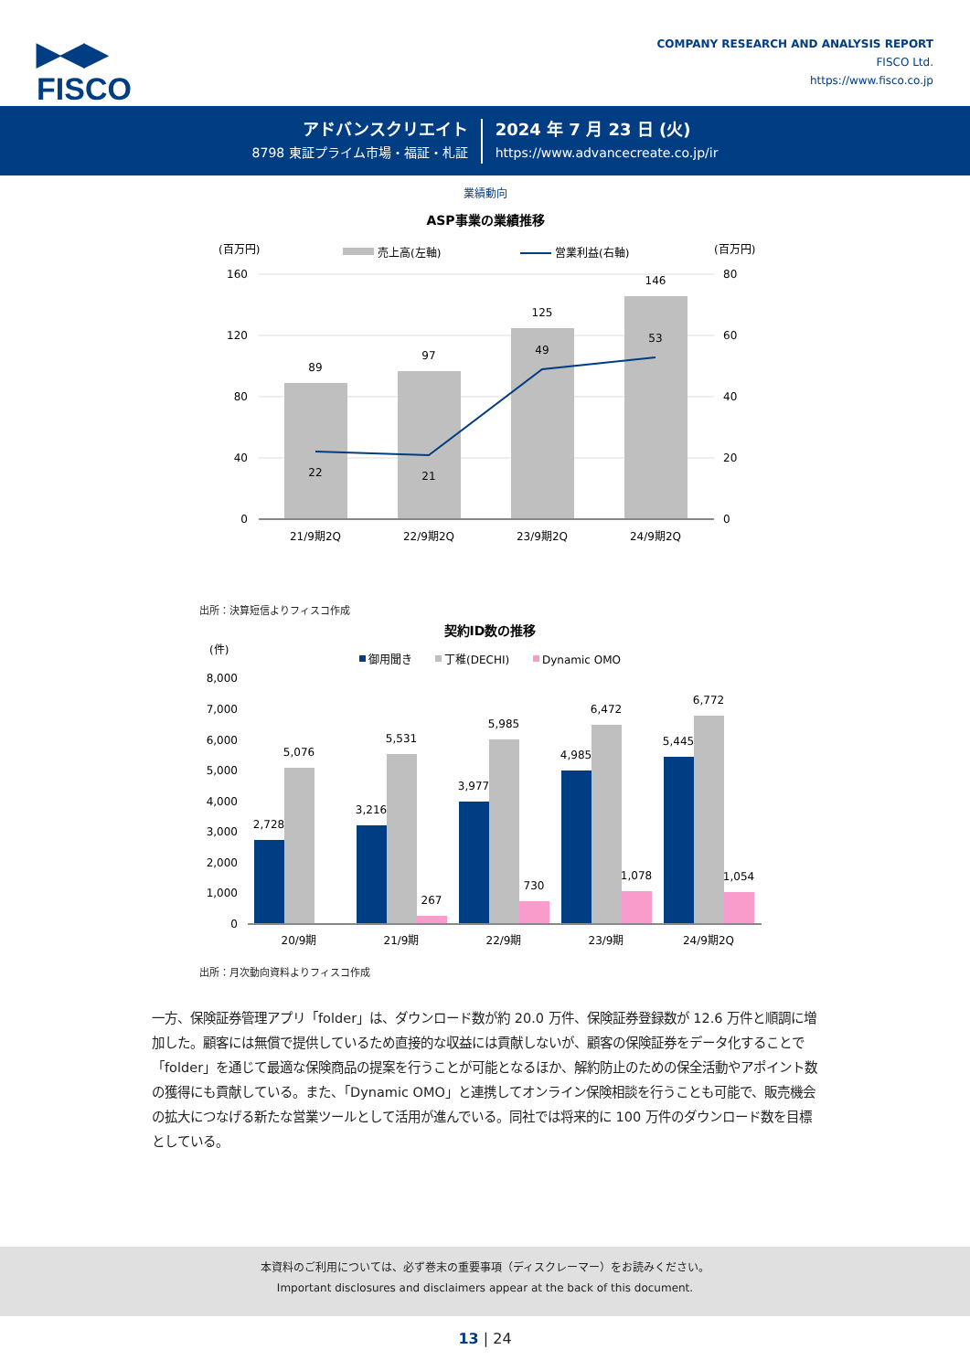▶◀▶
FISCO
COMPANY RESEARCH AND ANALYSIS REPORT
FISCO Ltd.
https://www.fisco.co.jp
アドバンスクリエイト
8798 東証プライム市場・福証・札証
2024 年 7 月 23 日 (火)
https://www.advancecreate.co.jp/ir
業績動向
ASP事業の業績推移
(百万円)
売上高(左軸)
営業利益(右軸)
(百万円)
89
97
125
146
22
21
49
53
21/9期2Q
22/9期2Q
23/9期2Q
24/9期2Q
160
120
80
40
0
80
60
40
20
0
出所：決算短信よりフィスコ作成
契約ID数の推移
(件)
御用聞き
丁稚(DECHI)
Dynamic OMO
8,000
7,000
6,000
5,000
4,000
3,000
2,000
1,000
0
2,728
5,076
3,216
5,531
267
3,977
5,985
730
4,985
6,472
1,078
5,445
6,772
1,054
20/9期
21/9期
22/9期
23/9期
24/9期2Q
出所：月次動向資料よりフィスコ作成
一方、保険証券管理アプリ「folder」は、ダウンロード数が約 20.0 万件、保険証券登録数が 12.6 万件と順調に増加した。顧客には無償で提供しているため直接的な収益には貢献しないが、顧客の保険証券をデータ化することで「folder」を通じて最適な保険商品の提案を行うことが可能となるほか、解約防止のための保全活動やアポイント数の獲得にも貢献している。また、「Dynamic OMO」と連携してオンライン保険相談を行うことも可能で、販売機会の拡大につなげる新たな営業ツールとして活用が進んでいる。同社では将来的に 100 万件のダウンロード数を目標としている。
本資料のご利用については、必ず巻末の重要事項（ディスクレーマー）をお読みください。
Important disclosures and disclaimers appear at the back of this document.
13 | 24